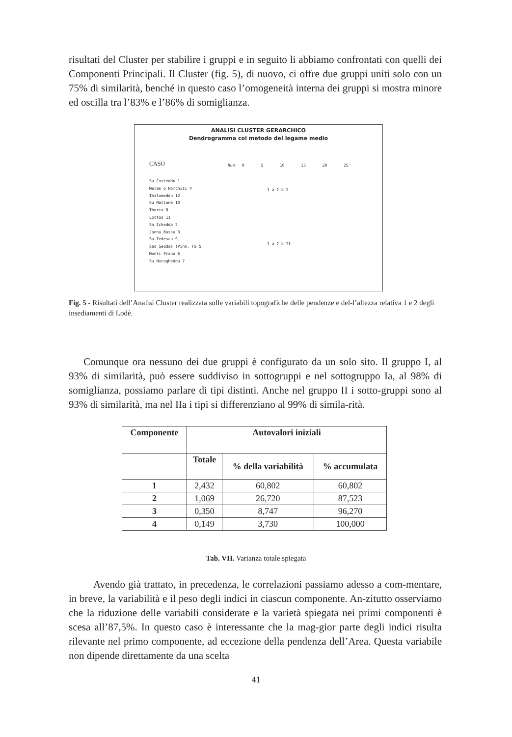risultati del Cluster per stabilire i gruppi e in seguito li abbiamo confrontati con quelli dei Componenti Principali. Il Cluster (fig. 5), di nuovo, ci offre due gruppi uniti solo con un 75% di similarità, benché in questo caso l’omogeneità interna dei gruppi si mostra minore ed oscilla tra l’83% e l’86% di somiglianza.
ANALISI CLUSTER GERARCHICO
Dendrogramma col metodo del legame medio
CASO
Num 0 5 10 15 20 25
Su Casteddu 1
Melas o Norchizi 4
Thilameddu 12
Su Mattone 10
Thorra 8
Lottos 11
Sa Ichedda 2
Janna Bassa 3
Su Tedescu 9
Sas Seddas (Pinn. Fa 5
Monti Prana 6
Su Nuragheddu 7
1 a 2 b I
1 a 2 b II
Fig. 5 - Risultati dell’Analisi Cluster realizzata sulle variabili topografiche delle pendenze e del-l’altezza relativa 1 e 2 degli insediamenti di Lodè.
Comunque ora nessuno dei due gruppi è configurato da un solo sito. Il gruppo I, al 93% di similarità, può essere suddiviso in sottogruppi e nel sottogruppo Ia, al 98% di somiglianza, possiamo parlare di tipi distinti. Anche nel gruppo II i sotto-gruppi sono al 93% di similarità, ma nel IIa i tipi si differenziano al 99% di simila-rità.
| Componente | Autovalori iniziali | | |
| --- | --- | --- | --- |
| | Totale | % della variabilità | % accumulata |
| 1 | 2,432 | 60,802 | 60,802 |
| 2 | 1,069 | 26,720 | 87,523 |
| 3 | 0,350 | 8,747 | 96,270 |
| 4 | 0,149 | 3,730 | 100,000 |
Tab. VII. Varianza totale spiegata
Avendo già trattato, in precedenza, le correlazioni passiamo adesso a com-mentare, in breve, la variabilità e il peso degli indici in ciascun componente. An-zitutto osserviamo che la riduzione delle variabili considerate e la varietà spiegata nei primi componenti è scesa all’87,5%. In questo caso è interessante che la mag-gior parte degli indici risulta rilevante nel primo componente, ad eccezione della pendenza dell’Area. Questa variabile non dipende direttamente da una scelta
41